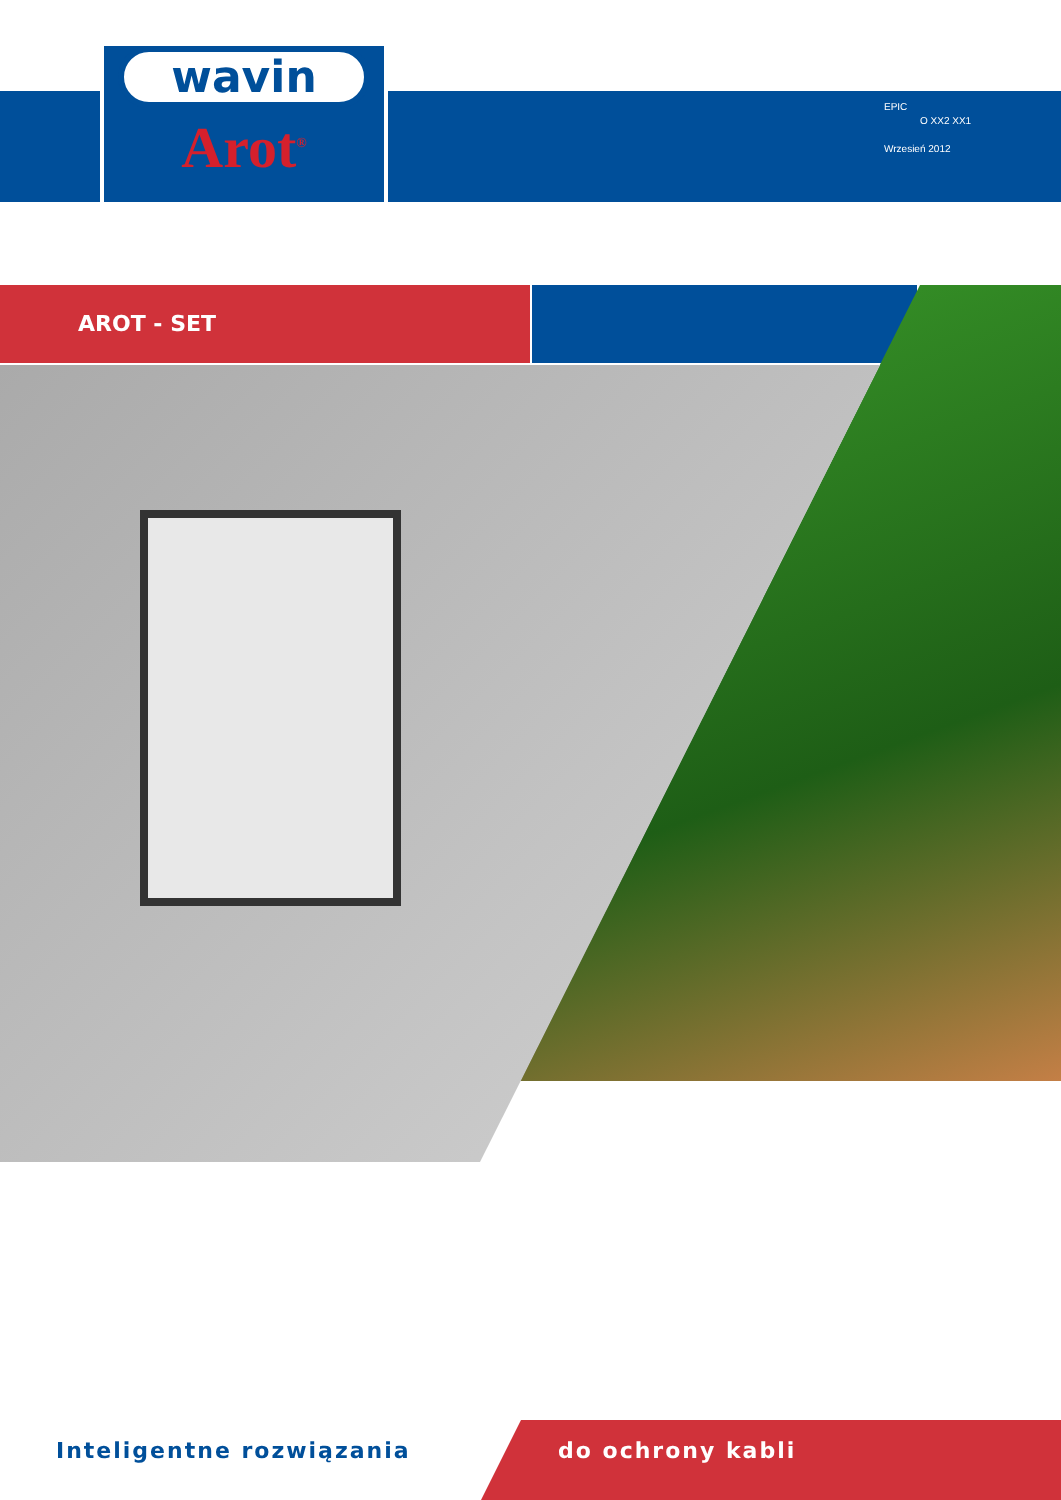wavin
Arot<sup>®</sup>
EPIC
O XX2 XX1
Wrzesień 2012
AROT - SET
Inteligentne rozwiązania do ochrony kabli